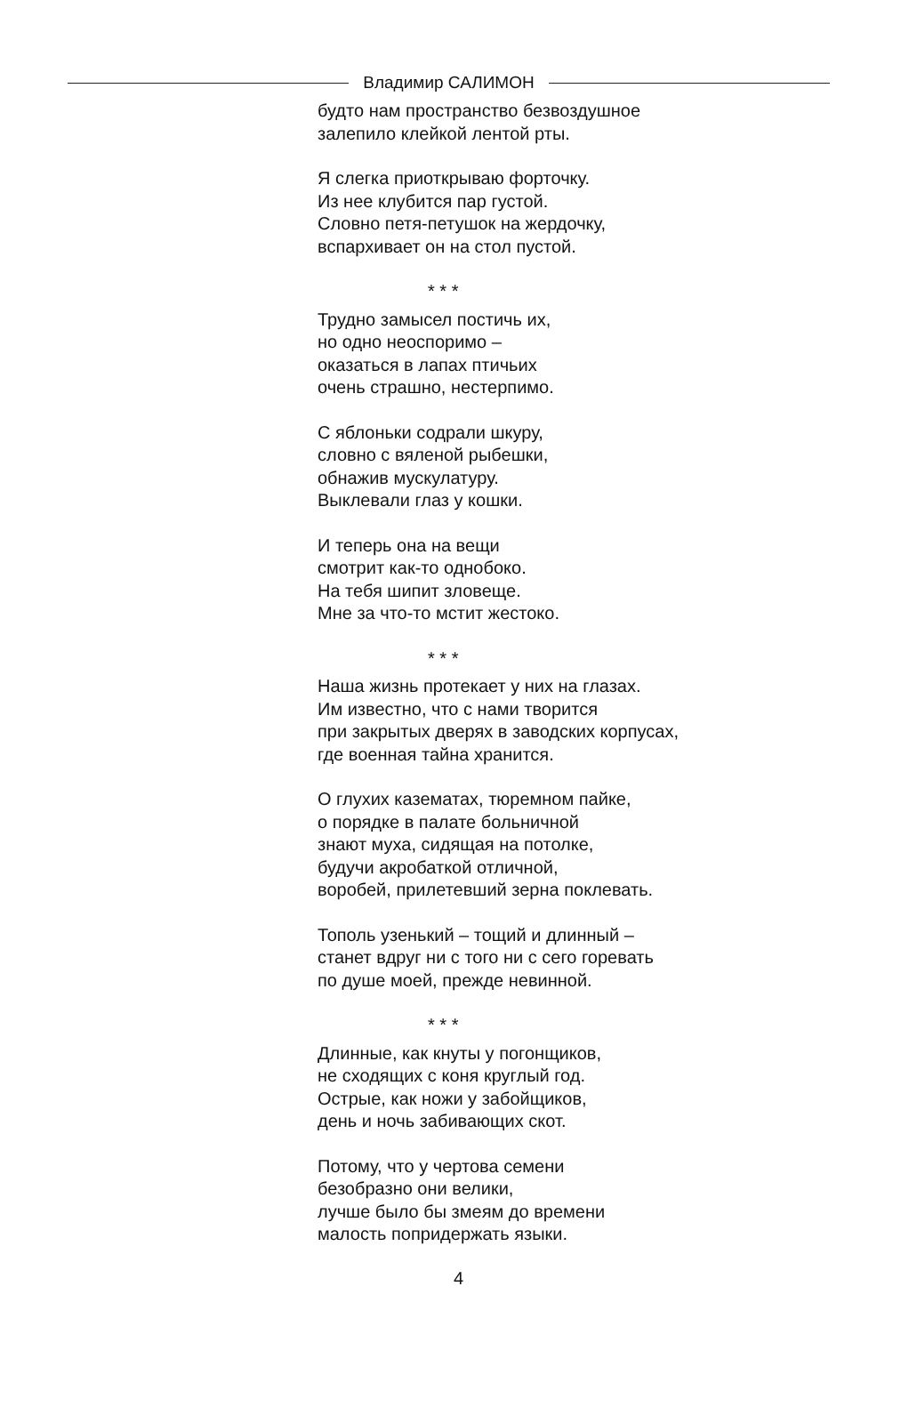Владимир САЛИМОН
будто нам пространство безвоздушное
залепило клейкой лентой рты.
Я слегка приоткрываю форточку.
Из нее клубится пар густой.
Словно петя-петушок на жердочку,
вспархивает он на стол пустой.
* * *
Трудно замысел постичь их,
но одно неоспоримо –
оказаться в лапах птичьих
очень страшно, нестерпимо.
С яблоньки содрали шкуру,
словно с вяленой рыбешки,
обнажив мускулатуру.
Выклевали глаз у кошки.
И теперь она на вещи
смотрит как-то однобоко.
На тебя шипит зловеще.
Мне за что-то мстит жестоко.
* * *
Наша жизнь протекает у них на глазах.
Им известно, что с нами творится
при закрытых дверях в заводских корпусах,
где военная тайна хранится.
О глухих казематах, тюремном пайке,
о порядке в палате больничной
знают муха, сидящая на потолке,
будучи акробаткой отличной,
воробей, прилетевший зерна поклевать.
Тополь узенький – тощий и длинный –
станет вдруг ни с того ни с сего горевать
по душе моей, прежде невинной.
* * *
Длинные, как кнуты у погонщиков,
не сходящих с коня круглый год.
Острые, как ножи у забойщиков,
день и ночь забивающих скот.
Потому, что у чертова семени
безобразно они велики,
лучше было бы змеям до времени
малость попридержать языки.
4